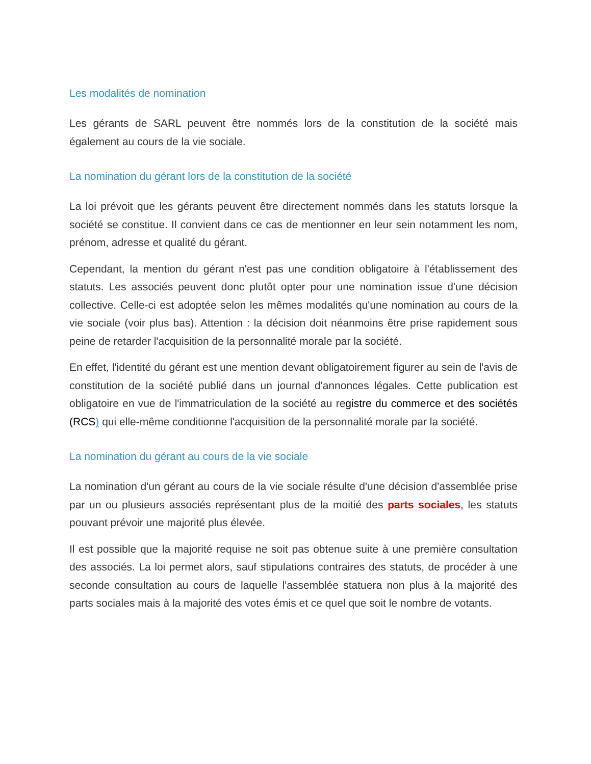Les modalités de nomination
Les gérants de SARL peuvent être nommés lors de la constitution de la société mais également au cours de la vie sociale.
La nomination du gérant lors de la constitution de la société
La loi prévoit que les gérants peuvent être directement nommés dans les statuts lorsque la société se constitue. Il convient dans ce cas de mentionner en leur sein notamment les nom, prénom, adresse et qualité du gérant.
Cependant, la mention du gérant n'est pas une condition obligatoire à l'établissement des statuts. Les associés peuvent donc plutôt opter pour une nomination issue d'une décision collective. Celle-ci est adoptée selon les mêmes modalités qu'une nomination au cours de la vie sociale (voir plus bas). Attention : la décision doit néanmoins être prise rapidement sous peine de retarder l'acquisition de la personnalité morale par la société.
En effet, l'identité du gérant est une mention devant obligatoirement figurer au sein de l'avis de constitution de la société publié dans un journal d'annonces légales. Cette publication est obligatoire en vue de l'immatriculation de la société au registre du commerce et des sociétés (RCS) qui elle-même conditionne l'acquisition de la personnalité morale par la société.
La nomination du gérant au cours de la vie sociale
La nomination d'un gérant au cours de la vie sociale résulte d'une décision d'assemblée prise par un ou plusieurs associés représentant plus de la moitié des parts sociales, les statuts pouvant prévoir une majorité plus élevée.
Il est possible que la majorité requise ne soit pas obtenue suite à une première consultation des associés. La loi permet alors, sauf stipulations contraires des statuts, de procéder à une seconde consultation au cours de laquelle l'assemblée statuera non plus à la majorité des parts sociales mais à la majorité des votes émis et ce quel que soit le nombre de votants.